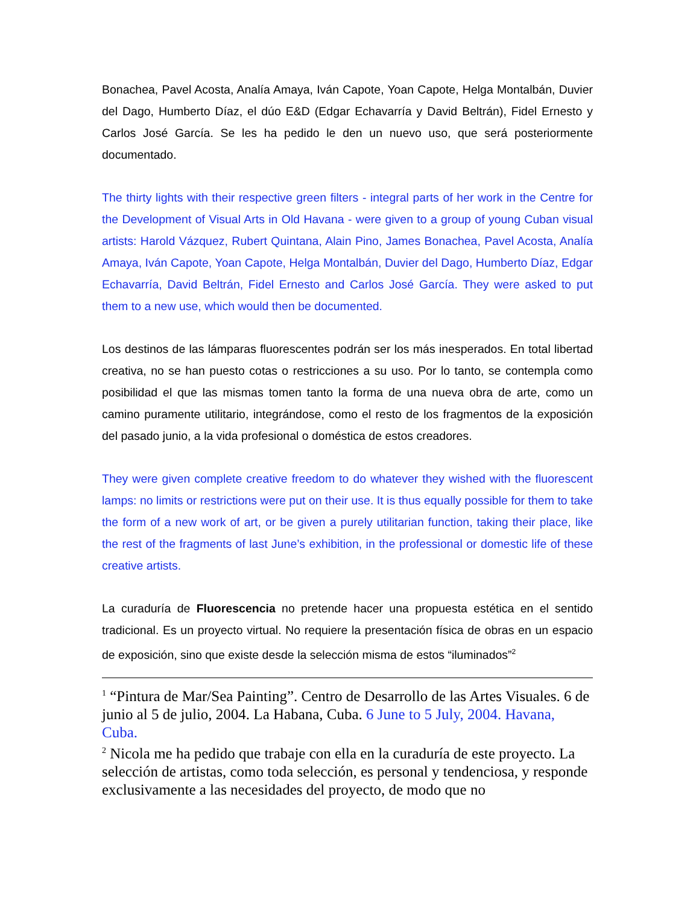Bonachea, Pavel Acosta, Analía Amaya, Iván Capote, Yoan Capote, Helga Montalbán, Duvier del Dago, Humberto Díaz, el dúo E&D (Edgar Echavarría y David Beltrán), Fidel Ernesto y Carlos José García. Se les ha pedido le den un nuevo uso, que será posteriormente documentado.
The thirty lights with their respective green filters - integral parts of her work in the Centre for the Development of Visual Arts in Old Havana - were given to a group of young Cuban visual artists: Harold Vázquez, Rubert Quintana, Alain Pino, James Bonachea, Pavel Acosta, Analía Amaya, Iván Capote, Yoan Capote, Helga Montalbán, Duvier del Dago, Humberto Díaz, Edgar Echavarría, David Beltrán, Fidel Ernesto and Carlos José García. They were asked to put them to a new use, which would then be documented.
Los destinos de las lámparas fluorescentes podrán ser los más inesperados. En total libertad creativa, no se han puesto cotas o restricciones a su uso. Por lo tanto, se contempla como posibilidad el que las mismas tomen tanto la forma de una nueva obra de arte, como un camino puramente utilitario, integrándose, como el resto de los fragmentos de la exposición del pasado junio, a la vida profesional o doméstica de estos creadores.
They were given complete creative freedom to do whatever they wished with the fluorescent lamps: no limits or restrictions were put on their use. It is thus equally possible for them to take the form of a new work of art, or be given a purely utilitarian function, taking their place, like the rest of the fragments of last June’s exhibition, in the professional or domestic life of these creative artists.
La curaduría de Fluorescencia no pretende hacer una propuesta estética en el sentido tradicional. Es un proyecto virtual. No requiere la presentación física de obras en un espacio de exposición, sino que existe desde la selección misma de estos “iluminados”<sup>2</sup>
<sup>1</sup> “Pintura de Mar/Sea Painting”. Centro de Desarrollo de las Artes Visuales. 6 de junio al 5 de julio, 2004. La Habana, Cuba. 6 June to 5 July, 2004. Havana, Cuba.
<sup>2</sup> Nicola me ha pedido que trabaje con ella en la curaduría de este proyecto. La selección de artistas, como toda selección, es personal y tendenciosa, y responde exclusivamente a las necesidades del proyecto, de modo que no